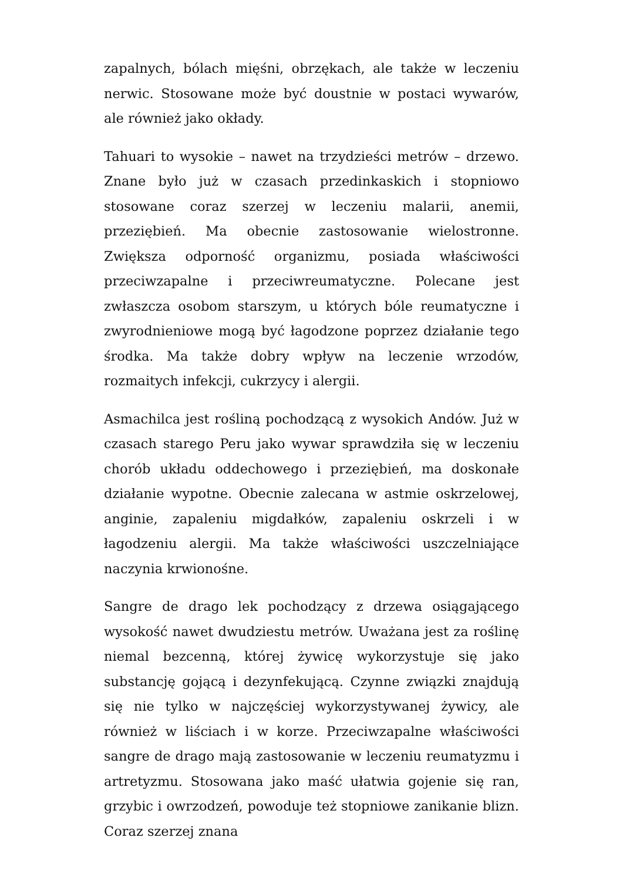zapalnych, bólach mięśni, obrzękach, ale także w leczeniu nerwic. Stosowane może być doustnie w postaci wywarów, ale również jako okłady.
Tahuari to wysokie – nawet na trzydzieści metrów – drzewo. Znane było już w czasach przedinkaskich i stopniowo stosowane coraz szerzej w leczeniu malarii, anemii, przeziębień. Ma obecnie zastosowanie wielostronne. Zwiększa odporność organizmu, posiada właściwości przeciwzapalne i przeciwreumatyczne. Polecane jest zwłaszcza osobom starszym, u których bóle reumatyczne i zwyrodnieniowe mogą być łagodzone poprzez działanie tego środka. Ma także dobry wpływ na leczenie wrzodów, rozmaitych infekcji, cukrzycy i alergii.
Asmachilca jest rośliną pochodzącą z wysokich Andów. Już w czasach starego Peru jako wywar sprawdziła się w leczeniu chorób układu oddechowego i przeziębień, ma doskonałe działanie wypotne. Obecnie zalecana w astmie oskrzelowej, anginie, zapaleniu migdałków, zapaleniu oskrzeli i w łagodzeniu alergii. Ma także właściwości uszczelniające naczynia krwionośne.
Sangre de drago lek pochodzący z drzewa osiągającego wysokość nawet dwudziestu metrów. Uważana jest za roślinę niemal bezcenną, której żywicę wykorzystuje się jako substancję gojącą i dezynfekującą. Czynne związki znajdują się nie tylko w najczęściej wykorzystywanej żywicy, ale również w liściach i w korze. Przeciwzapalne właściwości sangre de drago mają zastosowanie w leczeniu reumatyzmu i artretyzmu. Stosowana jako maść ułatwia gojenie się ran, grzybic i owrzodzeń, powoduje też stopniowe zanikanie blizn. Coraz szerzej znana